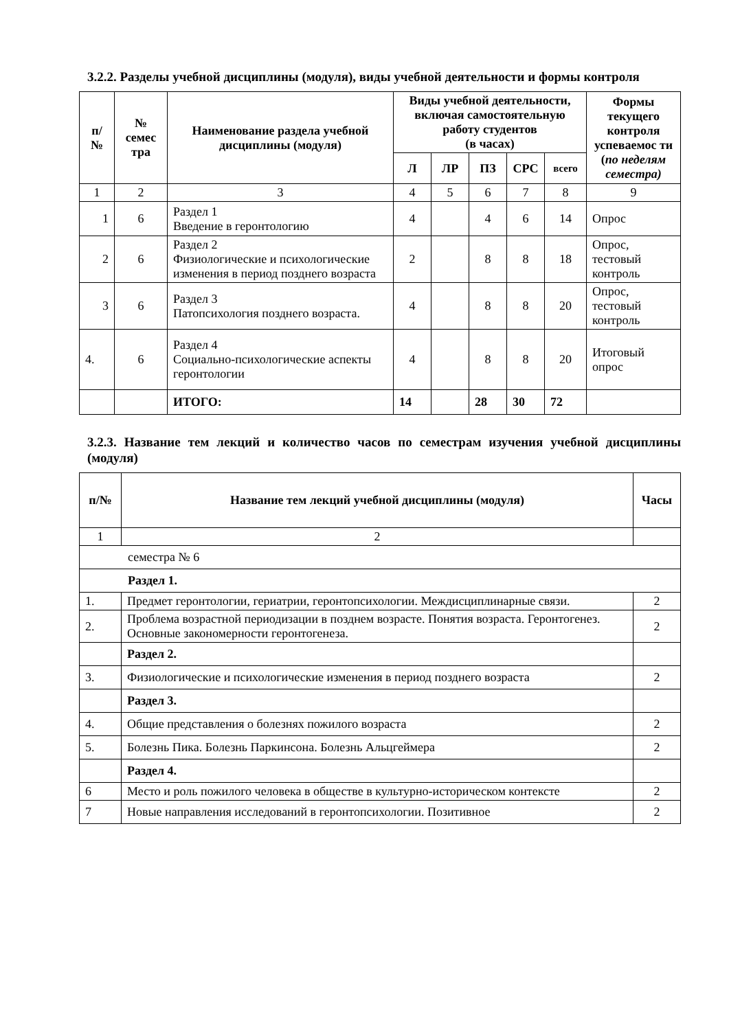3.2.2. Разделы учебной дисциплины (модуля), виды учебной деятельности и формы контроля
| п/ № | № семес тра | Наименование раздела учебной дисциплины (модуля) | Виды учебной деятельности, включая самостоятельную работу студентов (в часах) | | | | | Формы текущего контроля успеваемос ти ( по неделям семестра) |
| --- | --- | --- | --- | --- | --- | --- | --- | --- |
| | | | Л | ЛР | ПЗ | СРС | всего | |
| 1 | 2 | 3 | 4 | 5 | 6 | 7 | 8 | 9 |
| 1 | 6 | Раздел 1 Введение в геронтологию | 4 | | 4 | 6 | 14 | Опрос |
| 2 | 6 | Раздел 2 Физиологические и психологические изменения в период позднего возраста | 2 | | 8 | 8 | 18 | Опрос, тестовый контроль |
| 3 | 6 | Раздел 3 Патопсихология позднего возраста. | 4 | | 8 | 8 | 20 | Опрос, тестовый контроль |
| 4. | 6 | Раздел 4 Социально-психологические аспекты геронтологии | 4 | | 8 | 8 | 20 | Итоговый опрос |
| | | ИТОГО: | 14 | | 28 | 30 | 72 | |
3.2.3. Название тем лекций и количество часов по семестрам изучения учебной дисциплины (модуля)
| п/№ | Название тем лекций учебной дисциплины (модуля) | Часы |
| --- | --- | --- |
| 1 | 2 | |
| семестра № 6 | | |
| Раздел 1. | | |
| 1. | Предмет геронтологии, гериатрии, геронтопсихологии. Междисциплинарные связи. | 2 |
| 2. | Проблема возрастной периодизации в позднем возрасте. Понятия возраста. Геронтогенез. Основные закономерности геронтогенеза. | 2 |
| | Раздел 2. | |
| 3. | Физиологические и психологические изменения в период позднего возраста | 2 |
| | Раздел 3. | |
| 4. | Общие представления о болезнях пожилого возраста | 2 |
| 5. | Болезнь Пика. Болезнь Паркинсона. Болезнь Альцгеймера | 2 |
| | Раздел 4. | |
| 6 | Место и роль пожилого человека в обществе в культурно-историческом контексте | 2 |
| 7 | Новые направления исследований в геронтопсихологии. Позитивное | 2 |